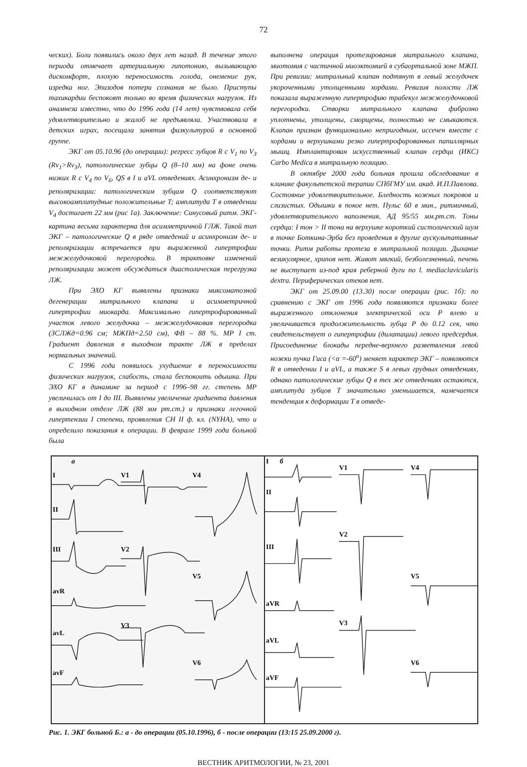72
ческих). Боли появились около двух лет назад. В течение этого периода отмечает артериальную гипотонию, вызывающую дискомфорт, плохую переносимость голода, онемение рук, изредка ног. Эпизодов потери сознания не было. Приступы тахикардии беспокоят только во время физических нагрузок. Из анамнеза известно, что до 1996 года (14 лет) чувствовала себя удовлетворительно и жалоб не предъявляла. Участвовала в детских играх, посещала занятия физкультурой в основной группе.
ЭКГ от 05.10.96 (до операции): регресс зубцов R с V<sub>1</sub> по V<sub>3</sub> (Rv<sub>1</sub>>Rv<sub>3</sub>), патологические зубцы Q (8–10 мм) на фоне очень низких R с V<sub>4</sub> по V<sub>6</sub>, QS в I и aVL отведениях. Асинхронизм де- и реполяризации: патологическим зубцам Q соответствуют высокоамплитудные положительные T; амплитуда T в отведении V<sub>4</sub> достигает 22 мм (рис 1а). Заключение: Синусовый ритм. ЭКГ-картина весьма характерна для асимметричной ГЛЖ. Такой тип ЭКГ – патологические Q в ряде отведений и асинхронизм де- и реполяризации встречается при выраженной гипертрофии межжелудочковой перегородки. В трактовке изменений реполяризации может обсуждаться диастолическая перегрузка ЛЖ.
При ЭХО КГ выявлены признаки миксоматозной дегенерации митрального клапана и асимметричной гипертрофии миокарда. Максимально гипертрофированный участок левого желудочка – межжелудочковая перегородка (ЗСЛЖд=0.96 см; МЖПд=2.50 см), ФВ – 88 %. МР I ст. Градиент давления в выходном тракте ЛЖ в пределах нормальных значений.
С 1996 года появилось ухудшение в переносимости физических нагрузок, слабость, стала беспокоить одышка. При ЭХО КГ в динамике за период с 1996–98 гг. степень МР увеличилась от I до III. Выявлены увеличение градиента давления в выходном отделе ЛЖ (88 мм рт.ст.) и признаки легочной гипертензии I степени, проявления СН II ф. кл. (NYHA), что и определило показания к операции. В феврале 1999 года больной была
выполнена операция протезирования митрального клапана, миотомия с частичной миоэктомией в субаортальной зоне МЖП. При ревизии: митральный клапан подтянут в левый желудочек укороченными утолщенными хордами. Ревизия полости ЛЖ показала выраженную гипертрофию трабекул межжелудочковой перегородки. Створки митрального клапана фиброзно уплотнены, утолщены, сморщены, полностью не смыкаются. Клапан признан функционально непригодным, иссечен вместе с хордами и верхушками резко гипертрофированных папиллярных мышц. Имплантирован искусственный клапан сердца (ИКС) Carbo Medica в митральную позицию.
В октябре 2000 года больная прошла обследование в клинике факультетской терапии СПбГМУ им. акад. И.П.Павлова. Состояние удовлетворительное. Бледность кожных покровов и слизистых. Одышки в покое нет. Пульс 60 в мин., ритмичный, удовлетворительного наполнения, АД 95/55 мм.рт.ст. Тоны сердца: I тон > II тона на верхушке короткий систолический шум в точке Боткина-Эрба без проведения в другие аускультативные точки. Ритм работы протеза в митральной позиции. Дыхание везикулярное, хрипов нет. Живот мягкий, безболезненный, печень не выступает из-под края реберной дуги по l. mediaclavicularis dextra. Периферических отеков нет.
ЭКГ от 25.09.00 (13.30) после операции (рис. 1б): по сравнению с ЭКГ от 1996 года появляются признаки более выраженного отклонения электрической оси P влево и увеличивается продолжительность зубца P до 0.12 сек, что свидетельствует о гипертрофии (дилатации) левого предсердия. Присоединение блокады передне-верхнего разветвления левой ножки пучка Гиса (<α =-60<sup>o</sup>) меняет характер ЭКГ – появляются R в отведении I и aVL, а также S в левых грудных отведениях, однако патологические зубцы Q в тех же отведениях остаются, амплитуда зубцов T значительно уменьшается, намечается тенденция к деформации T в отведе-
а
I
II
III
avR
avL
avF
V1
V2
V3
V4
V5
V6
I
б
II
III
aVR
aVL
aVF
V1
V2
V3
V4
V5
V6
Рис. 1. ЭКГ больной Б.: а - до операции (05.10.1996), б - после операции (13:15 25.09.2000 г).
ВЕСТНИК АРИТМОЛОГИИ, № 23, 2001